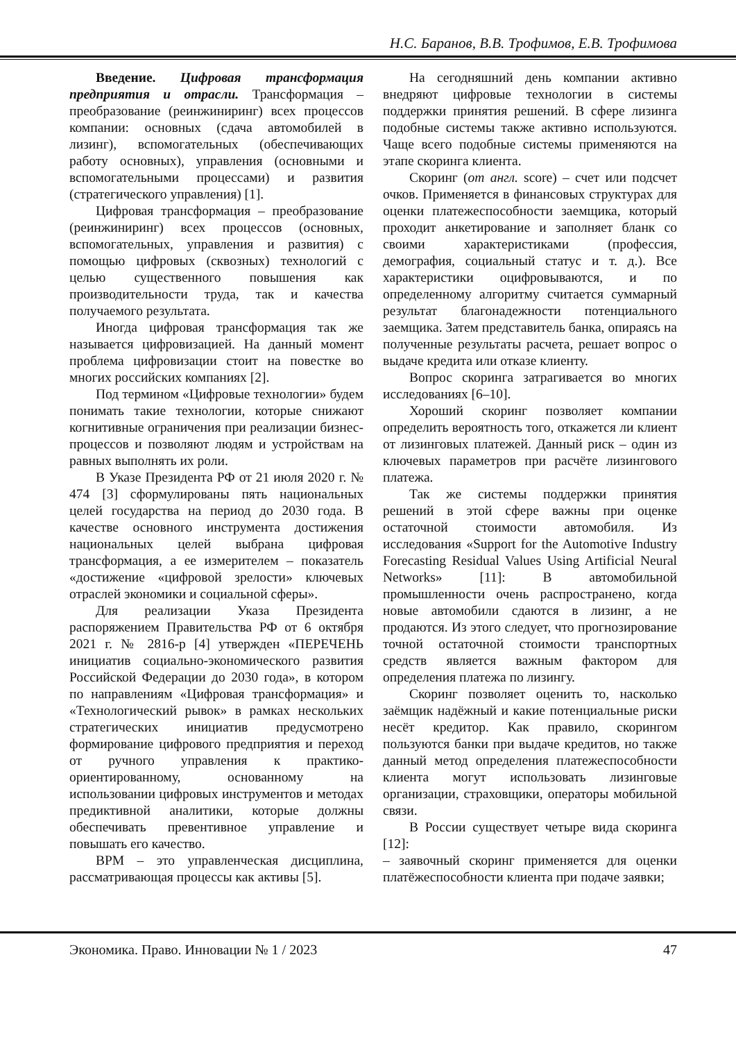Н.С. Баранов, В.В. Трофимов, Е.В. Трофимова
Введение. Цифровая трансформация предприятия и отрасли. Трансформация – преобразование (реинжиниринг) всех процессов компании: основных (сдача автомобилей в лизинг), вспомогательных (обеспечивающих работу основных), управления (основными и вспомогательными процессами) и развития (стратегического управления) [1].
Цифровая трансформация – преобразование (реинжиниринг) всех процессов (основных, вспомогательных, управления и развития) с помощью цифровых (сквозных) технологий с целью существенного повышения как производительности труда, так и качества получаемого результата.
Иногда цифровая трансформация так же называется цифровизацией. На данный момент проблема цифровизации стоит на повестке во многих российских компаниях [2].
Под термином «Цифровые технологии» будем понимать такие технологии, которые снижают когнитивные ограничения при реализации бизнес-процессов и позволяют людям и устройствам на равных выполнять их роли.
В Указе Президента РФ от 21 июля 2020 г. № 474 [3] сформулированы пять национальных целей государства на период до 2030 года. В качестве основного инструмента достижения национальных целей выбрана цифровая трансформация, а ее измерителем – показатель «достижение «цифровой зрелости» ключевых отраслей экономики и социальной сферы».
Для реализации Указа Президента распоряжением Правительства РФ от 6 октября 2021 г. № 2816-р [4] утвержден «ПЕРЕЧЕНЬ инициатив социально-экономического развития Российской Федерации до 2030 года», в котором по направлениям «Цифровая трансформация» и «Технологический рывок» в рамках нескольких стратегических инициатив предусмотрено формирование цифрового предприятия и переход от ручного управления к практико-ориентированному, основанному на использовании цифровых инструментов и методах предиктивной аналитики, которые должны обеспечивать превентивное управление и повышать его качество.
BPM – это управленческая дисциплина, рассматривающая процессы как активы [5].
На сегодняшний день компании активно внедряют цифровые технологии в системы поддержки принятия решений. В сфере лизинга подобные системы также активно используются. Чаще всего подобные системы применяются на этапе скоринга клиента.
Скоринг (от англ. score) – счет или подсчет очков. Применяется в финансовых структурах для оценки платежеспособности заемщика, который проходит анкетирование и заполняет бланк со своими характеристиками (профессия, демография, социальный статус и т. д.). Все характеристики оцифровываются, и по определенному алгоритму считается суммарный результат благонадежности потенциального заемщика. Затем представитель банка, опираясь на полученные результаты расчета, решает вопрос о выдаче кредита или отказе клиенту.
Вопрос скоринга затрагивается во многих исследованиях [6–10].
Хороший скоринг позволяет компании определить вероятность того, откажется ли клиент от лизинговых платежей. Данный риск – один из ключевых параметров при расчёте лизингового платежа.
Так же системы поддержки принятия решений в этой сфере важны при оценке остаточной стоимости автомобиля. Из исследования «Support for the Automotive Industry Forecasting Residual Values Using Artificial Neural Networks» [11]: В автомобильной промышленности очень распространено, когда новые автомобили сдаются в лизинг, а не продаются. Из этого следует, что прогнозирование точной остаточной стоимости транспортных средств является важным фактором для определения платежа по лизингу.
Скоринг позволяет оценить то, насколько заёмщик надёжный и какие потенциальные риски несёт кредитор. Как правило, скорингом пользуются банки при выдаче кредитов, но также данный метод определения платежеспособности клиента могут использовать лизинговые организации, страховщики, операторы мобильной связи.
В России существует четыре вида скоринга [12]:
– заявочный скоринг применяется для оценки платёжеспособности клиента при подаче заявки;
Экономика. Право. Инновации № 1 / 2023 47